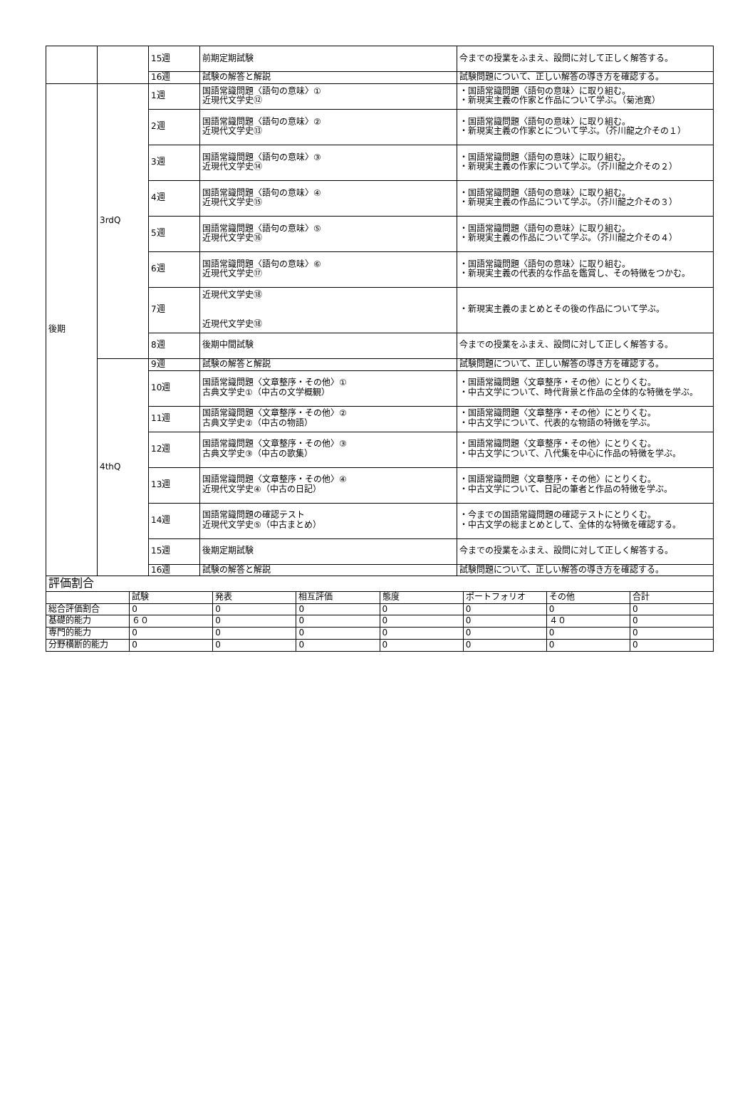| | | 15週 | 前期定期試験 | 今までの授業をふまえ、設問に対して正しく解答する。 |
| | | 16週 | 試験の解答と解説 | 試験問題について、正しい解答の導き方を確認する。 |
| 後期 | 3rdQ | 1週 | 国語常識問題〈語句の意味〉① 近現代文学史⑫ | ・国語常識問題〈語句の意味〉に取り組む。 ・新現実主義の作家と作品について学ぶ。（菊池寛） |
| | | 2週 | 国語常識問題〈語句の意味〉② 近現代文学史⑬ | ・国語常識問題〈語句の意味〉に取り組む。 ・新現実主義の作家とについて学ぶ。（芥川龍之介その１） |
| | | 3週 | 国語常識問題〈語句の意味〉③ 近現代文学史⑭ | ・国語常識問題〈語句の意味〉に取り組む。 ・新現実主義の作家について学ぶ。（芥川龍之介その２） |
| | | 4週 | 国語常識問題〈語句の意味〉④ 近現代文学史⑮ | ・国語常識問題〈語句の意味〉に取り組む。 ・新現実主義の作品について学ぶ。（芥川龍之介その３） |
| | | 5週 | 国語常識問題〈語句の意味〉⑤ 近現代文学史⑯ | ・国語常識問題〈語句の意味〉に取り組む。 ・新現実主義の作品について学ぶ。（芥川龍之介その４） |
| | | 6週 | 国語常識問題〈語句の意味〉⑥ 近現代文学史⑰ | ・国語常識問題〈語句の意味〉に取り組む。 ・新現実主義の代表的な作品を鑑賞し、その特徴をつかむ。 |
| | | 7週 | 近現代文学史⑱ 近現代文学史⑱ | ・新現実主義のまとめとその後の作品について学ぶ。 |
| | | 8週 | 後期中間試験 | 今までの授業をふまえ、設問に対して正しく解答する。 |
| | 4thQ | 9週 | 試験の解答と解説 | 試験問題について、正しい解答の導き方を確認する。 |
| | | 10週 | 国語常識問題〈文章整序・その他〉① 古典文学史①（中古の文学概観） | ・国語常識問題〈文章整序・その他〉にとりくむ。 ・中古文学について、時代背景と作品の全体的な特徴を学ぶ。 |
| | | 11週 | 国語常識問題〈文章整序・その他〉② 古典文学史②（中古の物語） | ・国語常識問題〈文章整序・その他〉にとりくむ。 ・中古文学について、代表的な物語の特徴を学ぶ。 |
| | | 12週 | 国語常識問題〈文章整序・その他〉③ 古典文学史③（中古の歌集） | ・国語常識問題〈文章整序・その他〉にとりくむ。 ・中古文学について、八代集を中心に作品の特徴を学ぶ。 |
| | | 13週 | 国語常識問題〈文章整序・その他〉④ 近現代文学史④（中古の日記） | ・国語常識問題〈文章整序・その他〉にとりくむ。 ・中古文学について、日記の筆者と作品の特徴を学ぶ。 |
| | | 14週 | 国語常識問題の確認テスト 近現代文学史⑤（中古まとめ） | ・今までの国語常識問題の確認テストにとりくむ。 ・中古文学の総まとめとして、全体的な特徴を確認する。 |
| | | 15週 | 後期定期試験 | 今までの授業をふまえ、設問に対して正しく解答する。 |
| | | 16週 | 試験の解答と解説 | 試験問題について、正しい解答の導き方を確認する。 |
| 評価割合 | | | | | | | |
| | 試験 | 発表 | 相互評価 | 態度 | ポートフォリオ | その他 | 合計 |
| 総合評価割合 | 0 | 0 | 0 | 0 | 0 | 0 | 0 |
| 基礎的能力 | ６０ | 0 | 0 | 0 | 0 | ４０ | 0 |
| 専門的能力 | 0 | 0 | 0 | 0 | 0 | 0 | 0 |
| 分野横断的能力 | 0 | 0 | 0 | 0 | 0 | 0 | 0 |